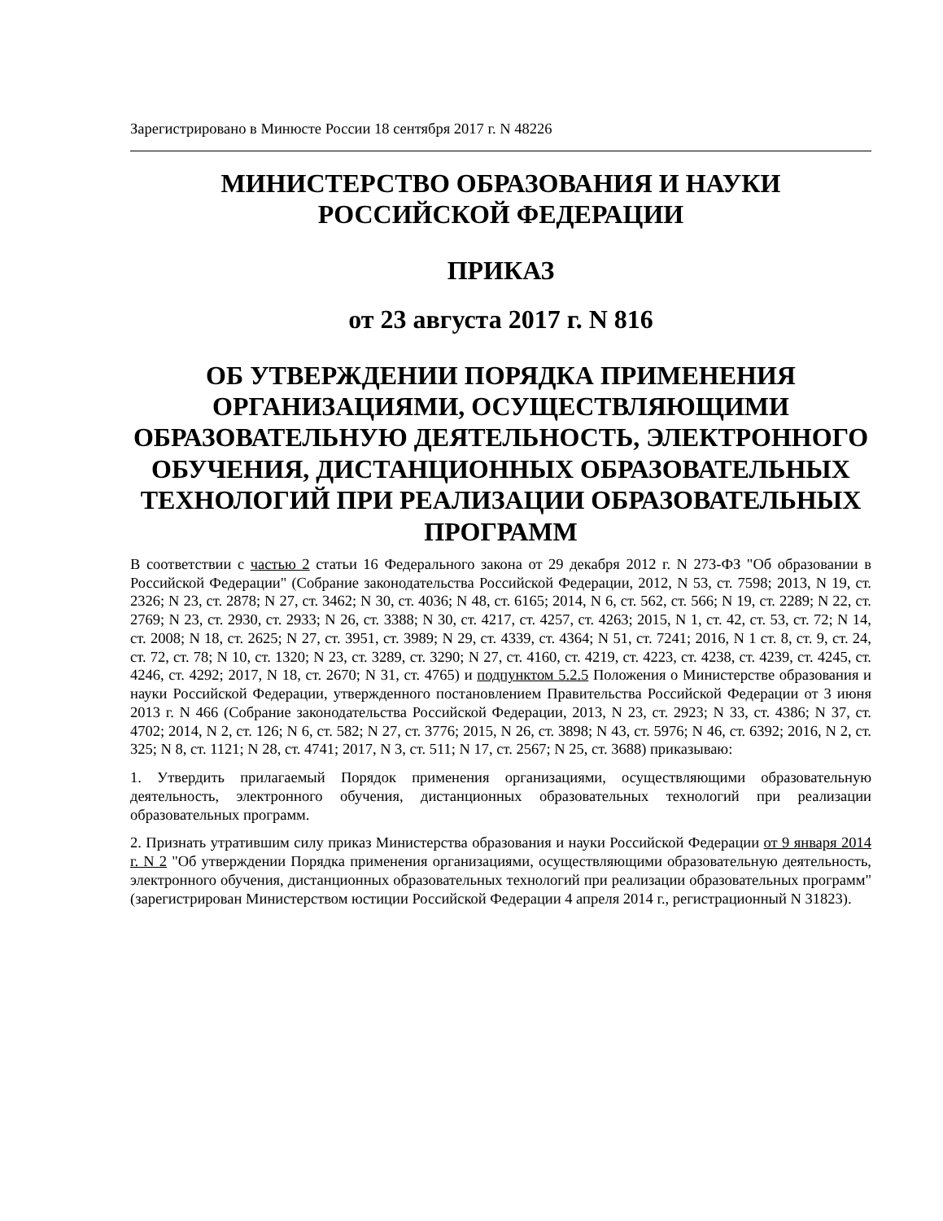Зарегистрировано в Минюсте России 18 сентября 2017 г. N 48226
МИНИСТЕРСТВО ОБРАЗОВАНИЯ И НАУКИ
РОССИЙСКОЙ ФЕДЕРАЦИИ
ПРИКАЗ
от 23 августа 2017 г. N 816
ОБ УТВЕРЖДЕНИИ ПОРЯДКА ПРИМЕНЕНИЯ ОРГАНИЗАЦИЯМИ, ОСУЩЕСТВЛЯЮЩИМИ ОБРАЗОВАТЕЛЬНУЮ ДЕЯТЕЛЬНОСТЬ, ЭЛЕКТРОННОГО ОБУЧЕНИЯ, ДИСТАНЦИОННЫХ ОБРАЗОВАТЕЛЬНЫХ ТЕХНОЛОГИЙ ПРИ РЕАЛИЗАЦИИ ОБРАЗОВАТЕЛЬНЫХ ПРОГРАММ
В соответствии с частью 2 статьи 16 Федерального закона от 29 декабря 2012 г. N 273-ФЗ "Об образовании в Российской Федерации" (Собрание законодательства Российской Федерации, 2012, N 53, ст. 7598; 2013, N 19, ст. 2326; N 23, ст. 2878; N 27, ст. 3462; N 30, ст. 4036; N 48, ст. 6165; 2014, N 6, ст. 562, ст. 566; N 19, ст. 2289; N 22, ст. 2769; N 23, ст. 2930, ст. 2933; N 26, ст. 3388; N 30, ст. 4217, ст. 4257, ст. 4263; 2015, N 1, ст. 42, ст. 53, ст. 72; N 14, ст. 2008; N 18, ст. 2625; N 27, ст. 3951, ст. 3989; N 29, ст. 4339, ст. 4364; N 51, ст. 7241; 2016, N 1 ст. 8, ст. 9, ст. 24, ст. 72, ст. 78; N 10, ст. 1320; N 23, ст. 3289, ст. 3290; N 27, ст. 4160, ст. 4219, ст. 4223, ст. 4238, ст. 4239, ст. 4245, ст. 4246, ст. 4292; 2017, N 18, ст. 2670; N 31, ст. 4765) и подпунктом 5.2.5 Положения о Министерстве образования и науки Российской Федерации, утвержденного постановлением Правительства Российской Федерации от 3 июня 2013 г. N 466 (Собрание законодательства Российской Федерации, 2013, N 23, ст. 2923; N 33, ст. 4386; N 37, ст. 4702; 2014, N 2, ст. 126; N 6, ст. 582; N 27, ст. 3776; 2015, N 26, ст. 3898; N 43, ст. 5976; N 46, ст. 6392; 2016, N 2, ст. 325; N 8, ст. 1121; N 28, ст. 4741; 2017, N 3, ст. 511; N 17, ст. 2567; N 25, ст. 3688) приказываю:
1. Утвердить прилагаемый Порядок применения организациями, осуществляющими образовательную деятельность, электронного обучения, дистанционных образовательных технологий при реализации образовательных программ.
2. Признать утратившим силу приказ Министерства образования и науки Российской Федерации от 9 января 2014 г. N 2 "Об утверждении Порядка применения организациями, осуществляющими образовательную деятельность, электронного обучения, дистанционных образовательных технологий при реализации образовательных программ" (зарегистрирован Министерством юстиции Российской Федерации 4 апреля 2014 г., регистрационный N 31823).